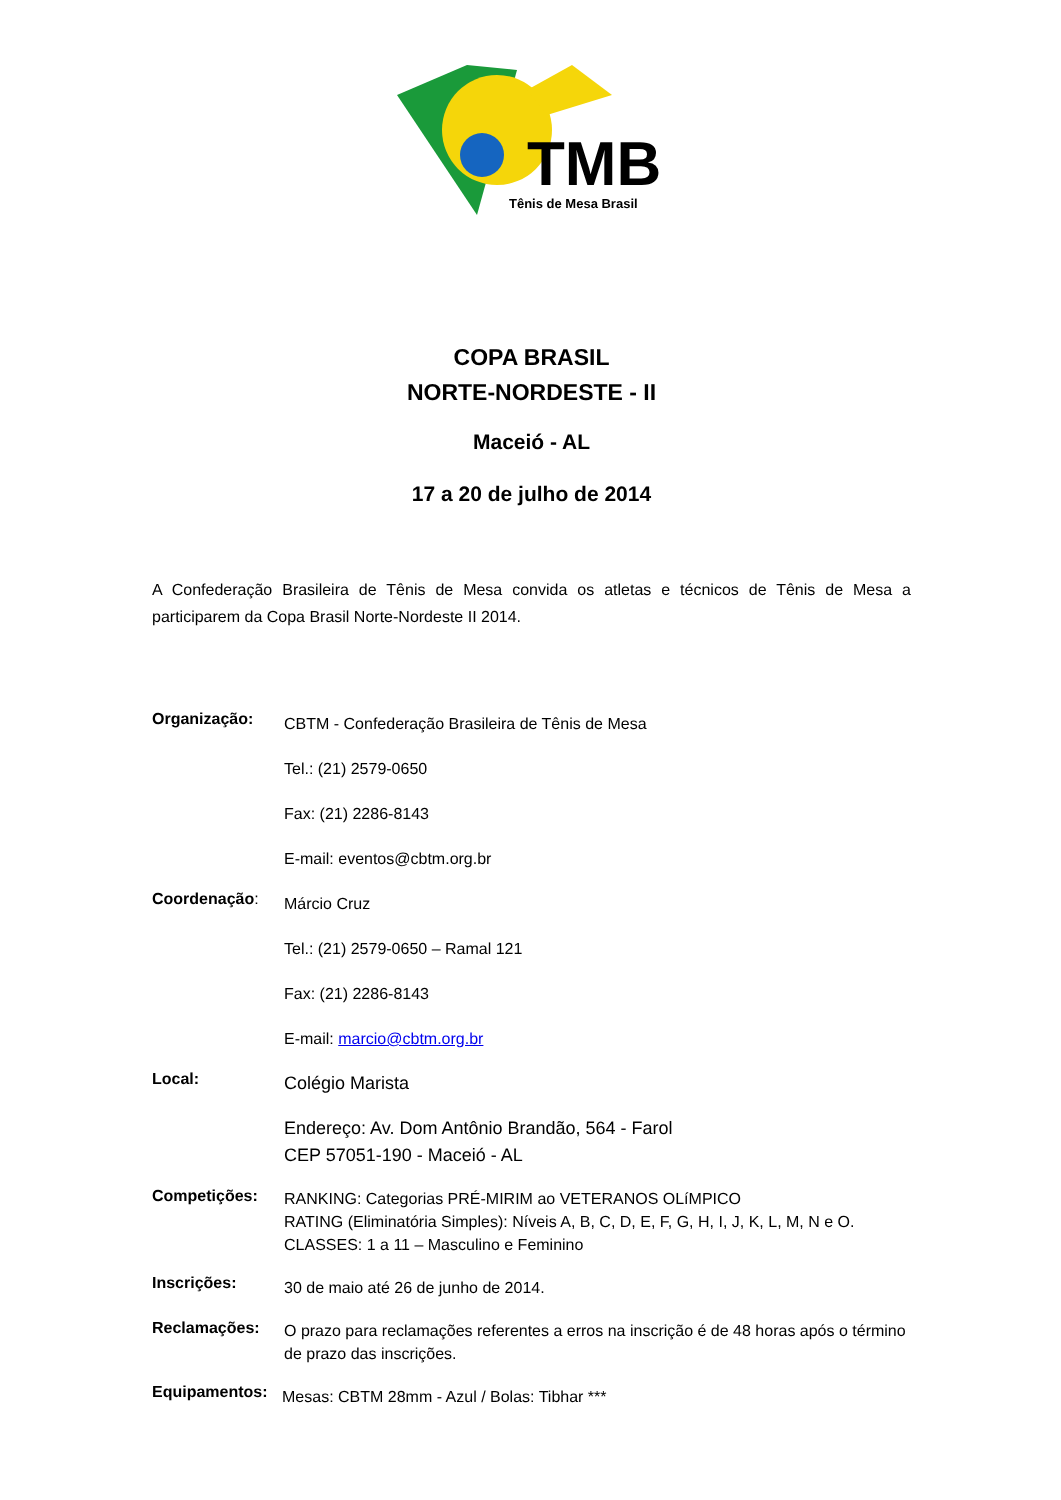TMB
Tênis de Mesa Brasil
COPA BRASIL
NORTE-NORDESTE - II
Maceió - AL
17 a 20 de julho de 2014
A Confederação Brasileira de Tênis de Mesa convida os atletas e técnicos de Tênis de Mesa a participarem da Copa Brasil Norte-Nordeste II 2014.
Organização:
CBTM - Confederação Brasileira de Tênis de Mesa
Tel.: (21) 2579-0650
Fax: (21) 2286-8143
E-mail: eventos@cbtm.org.br
Coordenação:
Márcio Cruz
Tel.: (21) 2579-0650 – Ramal 121
Fax: (21) 2286-8143
E-mail: marcio@cbtm.org.br
Local:
Colégio Marista
Endereço: Av. Dom Antônio Brandão, 564 - Farol
CEP 57051-190 - Maceió - AL
Competições:
RANKING: Categorias PRÉ-MIRIM ao VETERANOS OLíMPICO
RATING (Eliminatória Simples): Níveis A, B, C, D, E, F, G, H, I, J, K, L, M, N e O.
CLASSES: 1 a 11 – Masculino e Feminino
Inscrições:
30 de maio até 26 de junho de 2014.
Reclamações:
O prazo para reclamações referentes a erros na inscrição é de 48 horas após o término de prazo das inscrições.
Equipamentos:
Mesas: CBTM 28mm - Azul / Bolas: Tibhar ***